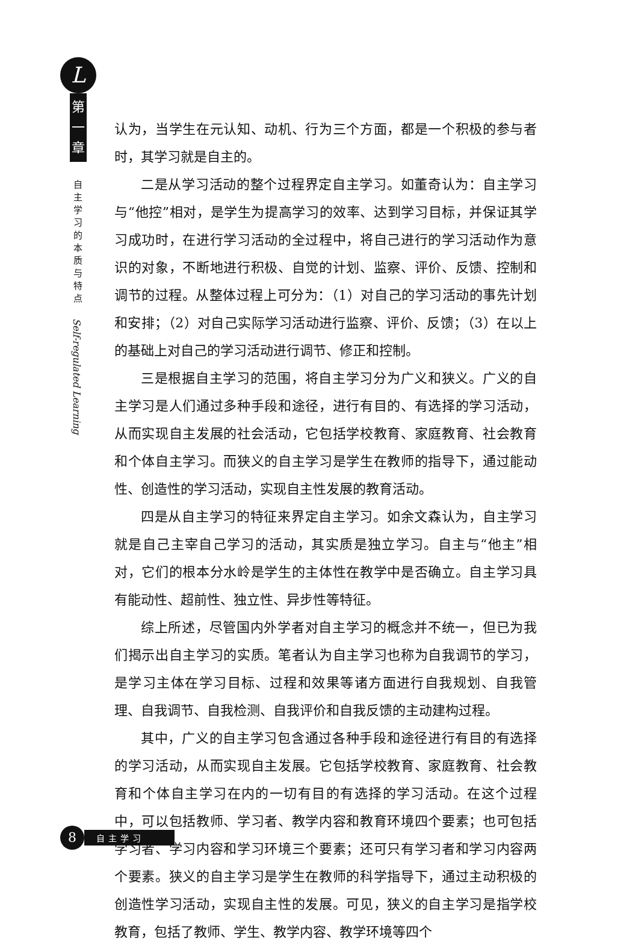L
第
一
章
自主学习的本质与特点
Self-regulated Learning
认为，当学生在元认知、动机、行为三个方面，都是一个积极的参与者时，其学习就是自主的。
二是从学习活动的整个过程界定自主学习。如董奇认为：自主学习与“他控”相对，是学生为提高学习的效率、达到学习目标，并保证其学习成功时，在进行学习活动的全过程中，将自己进行的学习活动作为意识的对象，不断地进行积极、自觉的计划、监察、评价、反馈、控制和调节的过程。从整体过程上可分为：（1）对自己的学习活动的事先计划和安排；（2）对自己实际学习活动进行监察、评价、反馈；（3）在以上的基础上对自己的学习活动进行调节、修正和控制。
三是根据自主学习的范围，将自主学习分为广义和狭义。广义的自主学习是人们通过多种手段和途径，进行有目的、有选择的学习活动，从而实现自主发展的社会活动，它包括学校教育、家庭教育、社会教育和个体自主学习。而狭义的自主学习是学生在教师的指导下，通过能动性、创造性的学习活动，实现自主性发展的教育活动。
四是从自主学习的特征来界定自主学习。如余文森认为，自主学习就是自己主宰自己学习的活动，其实质是独立学习。自主与“他主”相对，它们的根本分水岭是学生的主体性在教学中是否确立。自主学习具有能动性、超前性、独立性、异步性等特征。
综上所述，尽管国内外学者对自主学习的概念并不统一，但已为我们揭示出自主学习的实质。笔者认为自主学习也称为自我调节的学习，是学习主体在学习目标、过程和效果等诸方面进行自我规划、自我管理、自我调节、自我检测、自我评价和自我反馈的主动建构过程。
其中，广义的自主学习包含通过各种手段和途径进行有目的有选择的学习活动，从而实现自主发展。它包括学校教育、家庭教育、社会教育和个体自主学习在内的一切有目的有选择的学习活动。在这个过程中，可以包括教师、学习者、教学内容和教育环境四个要素；也可包括学习者、学习内容和学习环境三个要素；还可只有学习者和学习内容两个要素。狭义的自主学习是学生在教师的科学指导下，通过主动积极的创造性学习活动，实现自主性的发展。可见，狭义的自主学习是指学校教育，包括了教师、学生、教学内容、教学环境等四个
8
自主学习